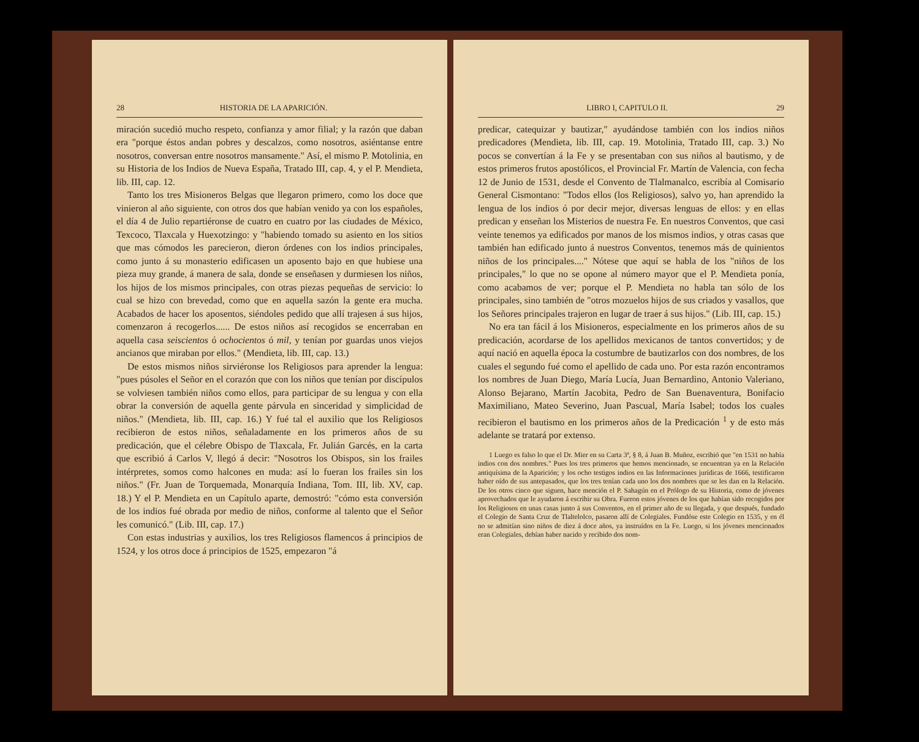28 HISTORIA DE LA APARICIÓN.
miración sucedió mucho respeto, confianza y amor filial; y la razón que daban era "porque éstos andan pobres y descalzos, como nosotros, asiéntanse entre nosotros, conversan entre nosotros mansamente." Así, el mismo P. Motolinia, en su Historia de los Indios de Nueva España, Tratado III, cap. 4, y el P. Mendieta, lib. III, cap. 12.
Tanto los tres Misioneros Belgas que llegaron primero, como los doce que vinieron al año siguiente, con otros dos que habían venido ya con los españoles, el día 4 de Julio repartiéronse de cuatro en cuatro por las ciudades de México, Texcoco, Tlaxcala y Huexotzingo: y "habiendo tomado su asiento en los sitios que mas cómodos les parecieron, dieron órdenes con los indios principales, como junto á su monasterio edificasen un aposento bajo en que hubiese una pieza muy grande, á manera de sala, donde se enseñasen y durmiesen los niños, los hijos de los mismos principales, con otras piezas pequeñas de servicio: lo cual se hizo con brevedad, como que en aquella sazón la gente era mucha. Acabados de hacer los aposentos, siéndoles pedido que allí trajesen á sus hijos, comenzaron á recogerlos...... De estos niños así recogidos se encerraban en aquella casa seiscientos ó ochocientos ó mil, y tenían por guardas unos viejos ancianos que miraban por ellos." (Mendieta, lib. III, cap. 13.)
De estos mismos niños sirviéronse los Religiosos para aprender la lengua: "pues púsoles el Señor en el corazón que con los niños que tenían por discípulos se volviesen también niños como ellos, para participar de su lengua y con ella obrar la conversión de aquella gente párvula en sinceridad y simplicidad de niños." (Mendieta, lib. III, cap. 16.) Y fué tal el auxilio que los Religiosos recibieron de estos niños, señaladamente en los primeros años de su predicación, que el célebre Obispo de Tlaxcala, Fr. Julián Garcés, en la carta que escribió á Carlos V, llegó á decir: "Nosotros los Obispos, sin los frailes intérpretes, somos como halcones en muda: así lo fueran los frailes sin los niños." (Fr. Juan de Torquemada, Monarquía Indiana, Tom. III, lib. XV, cap. 18.) Y el P. Mendieta en un Capítulo aparte, demostró: "cómo esta conversión de los indios fué obrada por medio de niños, conforme al talento que el Señor les comunicó." (Lib. III, cap. 17.)
Con estas industrias y auxilios, los tres Religiosos flamencos á principios de 1524, y los otros doce á principios de 1525, empezaron "á
LIBRO I, CAPITULO II. 29
predicar, catequizar y bautizar," ayudándose también con los indios niños predicadores (Mendieta, lib. III, cap. 19. Motolinia, Tratado III, cap. 3.) No pocos se convertían á la Fe y se presentaban con sus niños al bautismo, y de estos primeros frutos apostólicos, el Provincial Fr. Martín de Valencia, con fecha 12 de Junio de 1531, desde el Convento de Tlalmanalco, escribía al Comisario General Cismontano: "Todos ellos (los Religiosos), salvo yo, han aprendido la lengua de los indios ó por decir mejor, diversas lenguas de ellos: y en ellas predican y enseñan los Misterios de nuestra Fe. En nuestros Conventos, que casi veinte tenemos ya edificados por manos de los mismos indios, y otras casas que también han edificado junto á nuestros Conventos, tenemos más de quinientos niños de los principales...." Nótese que aquí se habla de los "niños de los principales," lo que no se opone al número mayor que el P. Mendieta ponía, como acabamos de ver; porque el P. Mendieta no habla tan sólo de los principales, sino también de "otros mozuelos hijos de sus criados y vasallos, que los Señores principales trajeron en lugar de traer á sus hijos." (Lib. III, cap. 15.)
No era tan fácil á los Misioneros, especialmente en los primeros años de su predicación, acordarse de los apellidos mexicanos de tantos convertidos; y de aquí nació en aquella época la costumbre de bautizarlos con dos nombres, de los cuales el segundo fué como el apellido de cada uno. Por esta razón encontramos los nombres de Juan Diego, María Lucía, Juan Bernardino, Antonio Valeriano, Alonso Bejarano, Martín Jacobita, Pedro de San Buenaventura, Bonifacio Maximiliano, Mateo Severino, Juan Pascual, María Isabel; todos los cuales recibieron el bautismo en los primeros años de la Predicación <sup>1</sup> y de esto más adelante se tratará por extenso.
1 Luego es falso lo que el Dr. Mier en su Carta 3ª, § 8, á Juan B. Muñoz, escribió que "en 1531 no había indios con dos nombres." Pues los tres primeros que hemos mencionado, se encuentran ya en la Relación antiquísima de la Aparición; y los ocho testigos indios en las Informaciones jurídicas de 1666, testificaron haber oído de sus antepasados, que los tres tenían cada uno los dos nombres que se les dan en la Relación. De los otros cinco que siguen, hace mención el P. Sahagún en el Prólogo de su Historia, como de jóvenes aprovechados que le ayudaron á escribir su Obra. Fueron estos jóvenes de los que habían sido recogidos por los Religiosos en unas casas junto á sus Conventos, en el primer año de su llegada, y que después, fundado el Colegio de Santa Cruz de Tlaltelolco, pasaron allí de Colegiales. Fundóse este Colegio en 1535, y en él no se admitían sino niños de diez á doce años, ya instruídos en la Fe. Luego, si los jóvenes mencionados eran Colegiales, debían haber nacido y recibido dos nom-